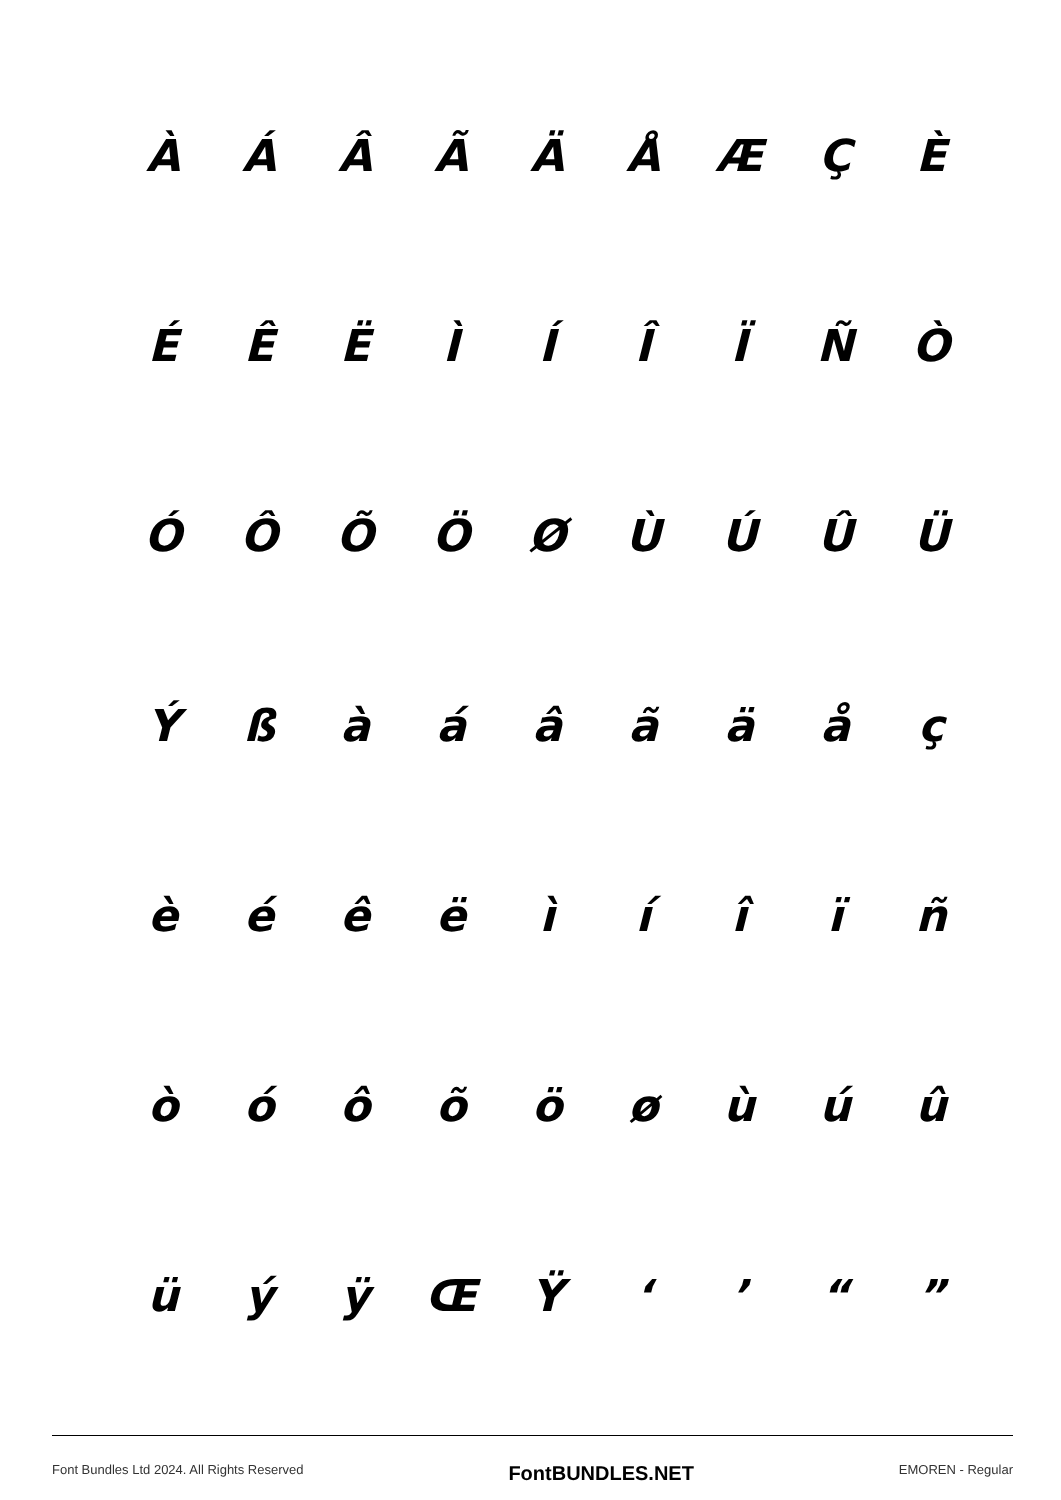ÀÁÂÃÄÅÆÇÈ
ÉÊËÌÍÎÏÑÒ
ÓÔÕÖØÙÚÛÜ
Ýßàáâãäåç
èéêëìíîïñ
òóôõöøùúû
üýÿŒŸ ‘’ “”
Font Bundles Ltd 2024. All Rights Reserved FontBUNDLES.NET EMOREN - Regular